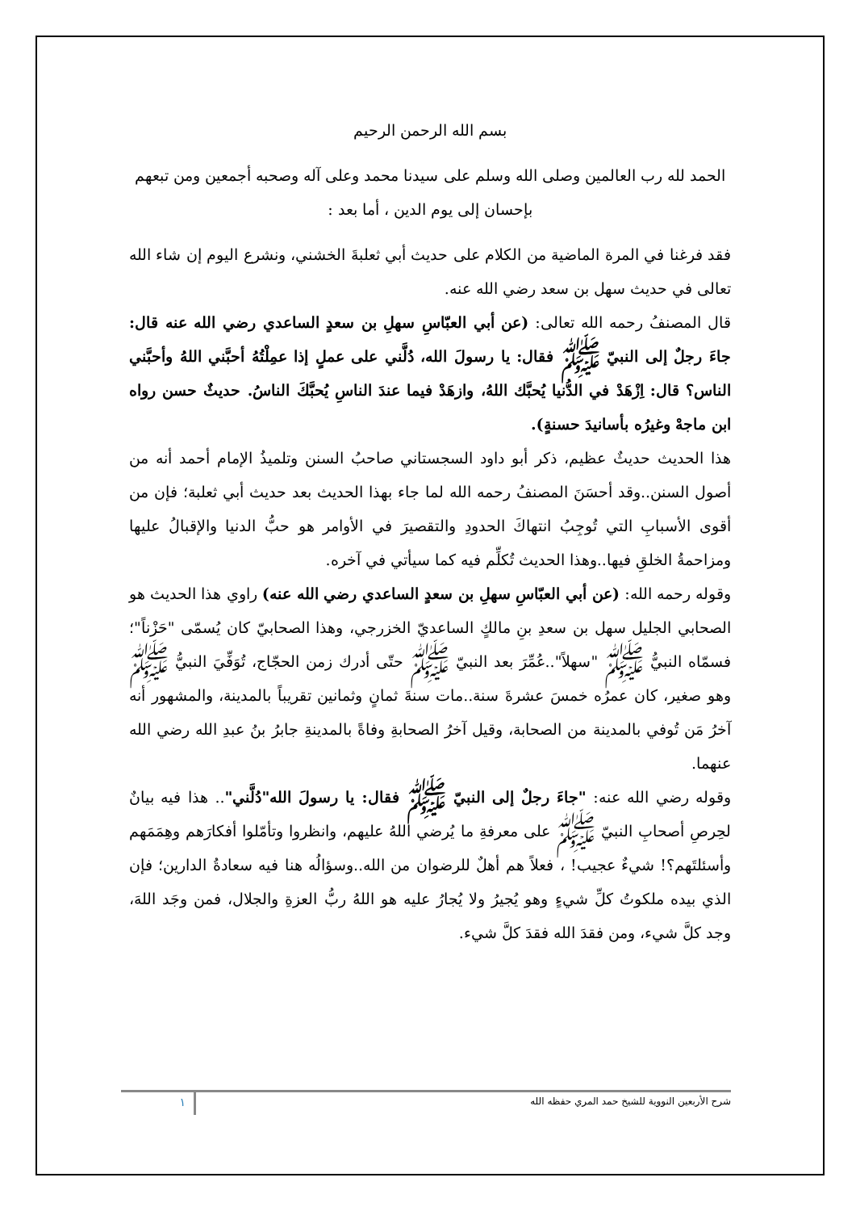بسم الله الرحمن الرحيم
الحمد لله رب العالمين وصلى الله وسلم على سيدنا محمد وعلى آله وصحبه أجمعين ومن تبعهم بإحسان إلى يوم الدين ، أما بعد :
فقد فرغنا في المرة الماضية من الكلام على حديث أبي ثعلبةَ الخشني، ونشرع اليوم إن شاء الله تعالى في حديث سهل بن سعد رضي الله عنه.
قال المصنفُ رحمه الله تعالى: (عن أبي العبّاسِ سهلِ بن سعدٍ الساعدي رضي الله عنه قال: جاءَ رجلٌ إلى النبيّ ﷺ فقال: يا رسولَ الله، دُلَّني على عملٍ إذا عمِلْتُهُ أحبَّني اللهُ وأحبَّني الناس؟ قال: اِزْهَدْ في الدُّنيا يُحبَّك اللهُ، وازهَدْ فيما عندَ الناسِ يُحبَّكَ الناسُ. حديثٌ حسن رواه ابن ماجهْ وغيرُه بأسانيدَ حسنةٍ).
هذا الحديث حديثٌ عظيم، ذكر أبو داود السجستاني صاحبُ السنن وتلميذُ الإمام أحمد أنه من أصول السنن..وقد أحسَنَ المصنفُ رحمه الله لما جاء بهذا الحديث بعد حديث أبي ثعلبة؛ فإن من أقوى الأسبابِ التي تُوجِبُ انتهاكَ الحدودِ والتقصيرَ في الأوامر هو حبُّ الدنيا والإقبالُ عليها ومزاحمةُ الخلقِ فيها..وهذا الحديث تُكلِّم فيه كما سيأتي في آخره.
وقوله رحمه الله: (عن أبي العبّاسِ سهلِ بن سعدٍ الساعدي رضي الله عنه) راوي هذا الحديث هو الصحابي الجليل سهل بن سعدِ بنِ مالكٍ الساعديّ الخزرجي، وهذا الصحابيّ كان يُسمّى "حَزْناً"؛ فسمّاه النبيُّ ﷺ "سهلاً"..عُمِّرَ بعد النبيّ ﷺ حتّى أدرك زمن الحجّاج، تُوَفِّيَ النبيُّ ﷺ وهو صغير، كان عمرُه خمسَ عشرةَ سنة..مات سنةَ ثمانٍ وثمانين تقريباً بالمدينة، والمشهور أنه آخرُ مَن تُوفي بالمدينة من الصحابة، وقيل آخرُ الصحابةِ وفاةً بالمدينةِ جابرُ بنُ عبدِ الله رضي الله عنهما.
وقوله رضي الله عنه: "جاءَ رجلٌ إلى النبيّ ﷺ فقال: يا رسولَ الله"دُلَّني".. هذا فيه بيانٌ لحِرصِ أصحابِ النبيّ ﷺ على معرفةِ ما يُرضي اللهُ عليهم، وانظروا وتأمّلوا أفكارَهم وهِمَمَهم وأسئلتَهم؟! شيءٌ عجيب! ، فعلاً هم أهلٌ للرضوان من الله..وسؤالُه هنا فيه سعادةُ الدارين؛ فإن الذي بيده ملكوتُ كلِّ شيءٍ وهو يُجيرُ ولا يُجارُ عليه هو اللهُ ربُّ العزةِ والجلال، فمن وجَد اللهَ، وجد كلَّ شيء، ومن فقدَ الله فقدَ كلَّ شيء.
شرح الأربعين النووية للشيخ حمد المري حفظه الله ١